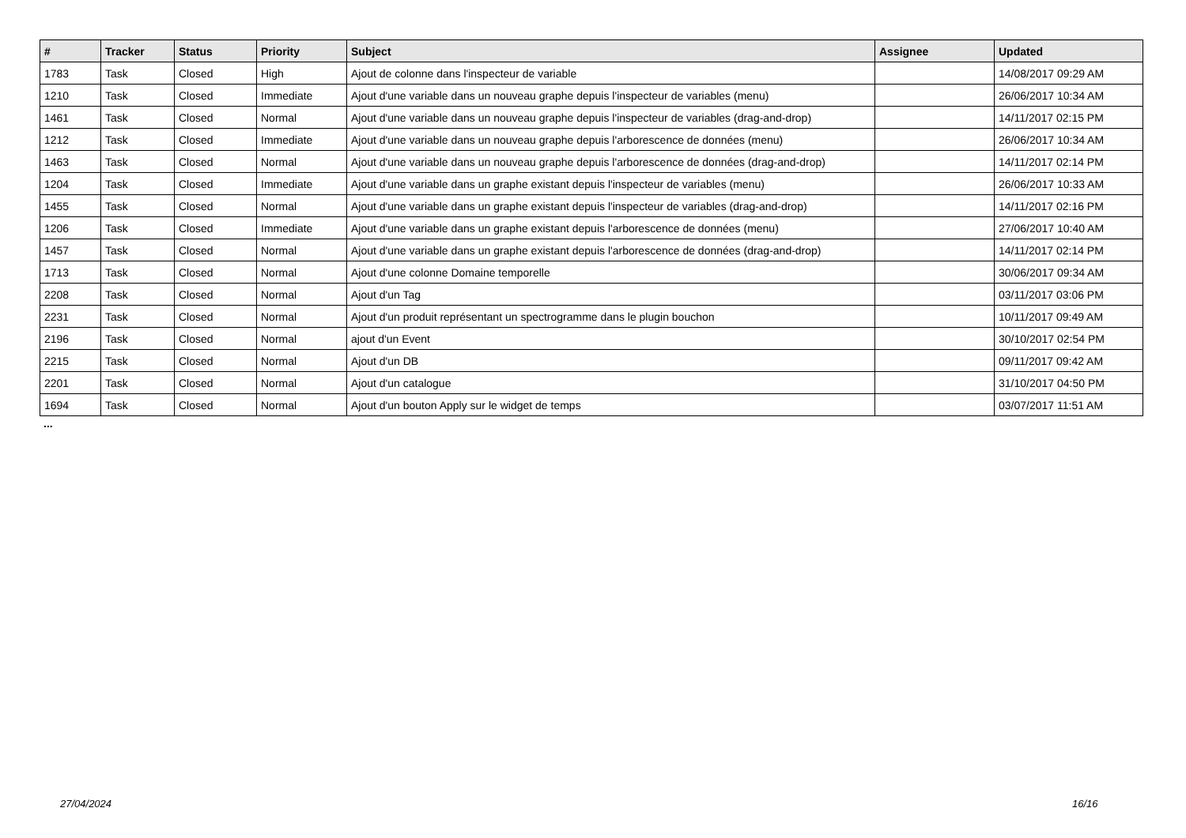| # | Tracker | Status | Priority | Subject | Assignee | Updated |
| --- | --- | --- | --- | --- | --- | --- |
| 1783 | Task | Closed | High | Ajout de colonne dans l'inspecteur de variable | | 14/08/2017 09:29 AM |
| 1210 | Task | Closed | Immediate | Ajout d'une variable dans un nouveau graphe depuis l'inspecteur de variables (menu) | | 26/06/2017 10:34 AM |
| 1461 | Task | Closed | Normal | Ajout d'une variable dans un nouveau graphe depuis l'inspecteur de variables (drag-and-drop) | | 14/11/2017 02:15 PM |
| 1212 | Task | Closed | Immediate | Ajout d'une variable dans un nouveau graphe depuis l'arborescence de données (menu) | | 26/06/2017 10:34 AM |
| 1463 | Task | Closed | Normal | Ajout d'une variable dans un nouveau graphe depuis l'arborescence de données (drag-and-drop) | | 14/11/2017 02:14 PM |
| 1204 | Task | Closed | Immediate | Ajout d'une variable dans un graphe existant depuis l'inspecteur de variables (menu) | | 26/06/2017 10:33 AM |
| 1455 | Task | Closed | Normal | Ajout d'une variable dans un graphe existant depuis l'inspecteur de variables (drag-and-drop) | | 14/11/2017 02:16 PM |
| 1206 | Task | Closed | Immediate | Ajout d'une variable dans un graphe existant depuis l'arborescence de données (menu) | | 27/06/2017 10:40 AM |
| 1457 | Task | Closed | Normal | Ajout d'une variable dans un graphe existant depuis l'arborescence de données (drag-and-drop) | | 14/11/2017 02:14 PM |
| 1713 | Task | Closed | Normal | Ajout d'une colonne Domaine temporelle | | 30/06/2017 09:34 AM |
| 2208 | Task | Closed | Normal | Ajout d'un Tag | | 03/11/2017 03:06 PM |
| 2231 | Task | Closed | Normal | Ajout d'un produit représentant un spectrogramme dans le plugin bouchon | | 10/11/2017 09:49 AM |
| 2196 | Task | Closed | Normal | ajout d'un Event | | 30/10/2017 02:54 PM |
| 2215 | Task | Closed | Normal | Ajout d'un DB | | 09/11/2017 09:42 AM |
| 2201 | Task | Closed | Normal | Ajout d'un catalogue | | 31/10/2017 04:50 PM |
| 1694 | Task | Closed | Normal | Ajout d'un bouton Apply sur le widget de temps | | 03/07/2017 11:51 AM |
...
27/04/2024 16/16